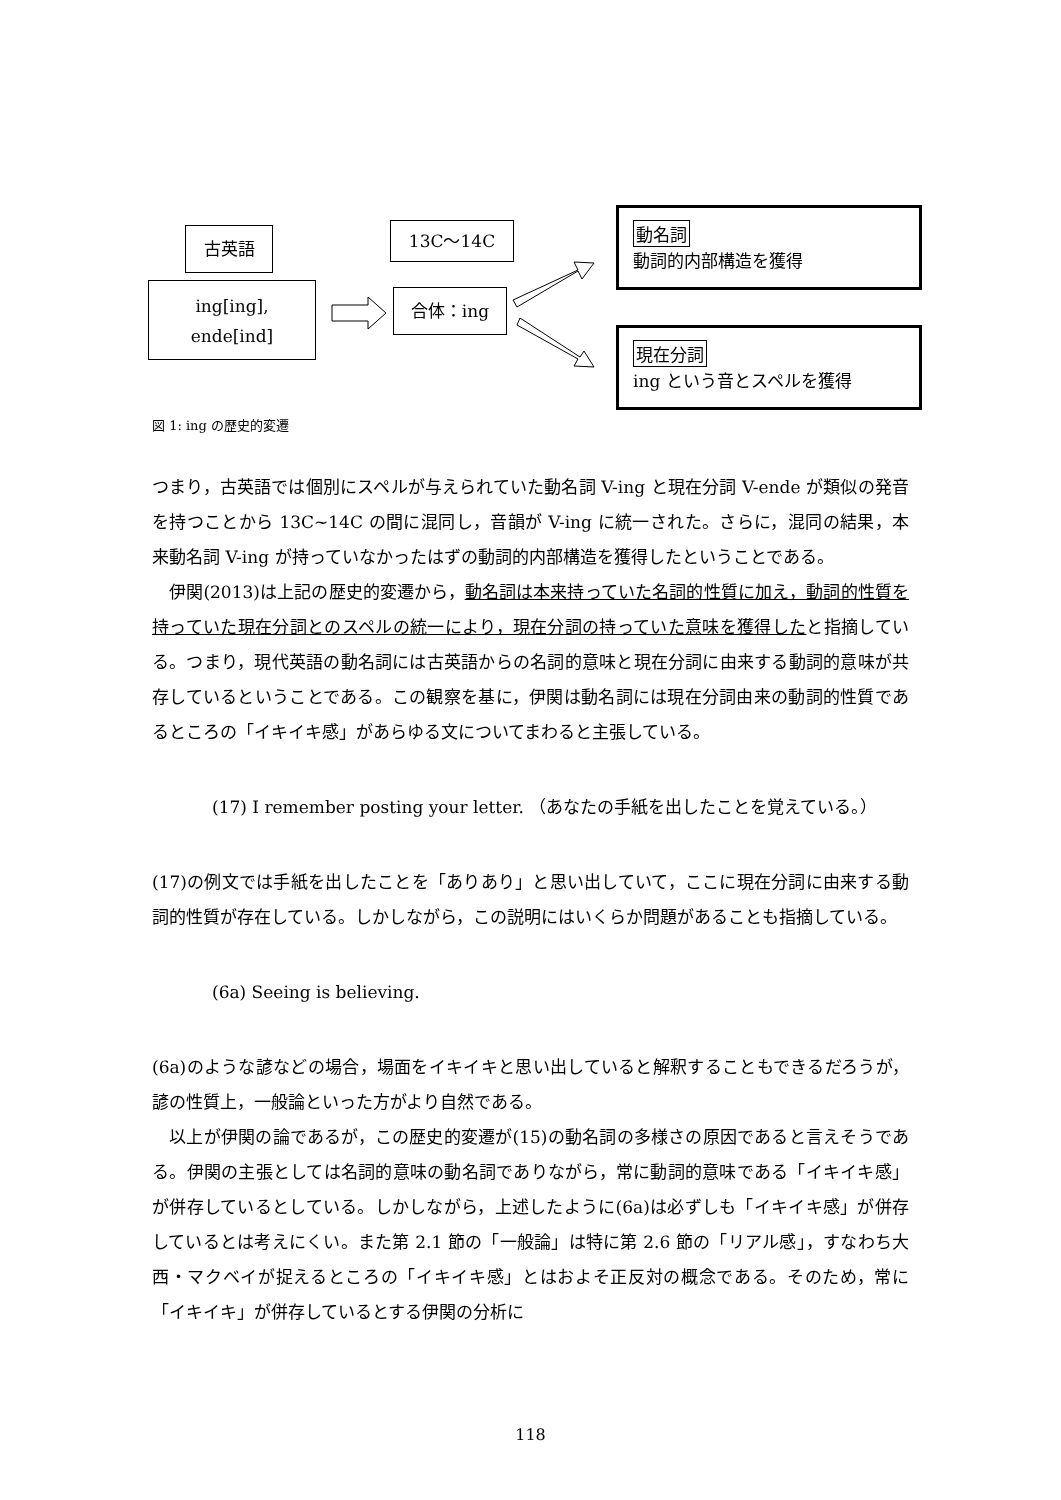古英語
ing[ing],
ende[ind]
13C～14C
合体：ing
動名詞
動詞的内部構造を獲得
現在分詞
ing という音とスペルを獲得
図 1: ing の歴史的変遷
つまり，古英語では個別にスペルが与えられていた動名詞 V-ing と現在分詞 V-ende が類似の発音を持つことから 13C~14C の間に混同し，音韻が V-ing に統一された。さらに，混同の結果，本来動名詞 V-ing が持っていなかったはずの動詞的内部構造を獲得したということである。
　伊関(2013)は上記の歴史的変遷から，動名詞は本来持っていた名詞的性質に加え，動詞的性質を持っていた現在分詞とのスペルの統一により，現在分詞の持っていた意味を獲得したと指摘している。つまり，現代英語の動名詞には古英語からの名詞的意味と現在分詞に由来する動詞的意味が共存しているということである。この観察を基に，伊関は動名詞には現在分詞由来の動詞的性質であるところの「イキイキ感」があらゆる文についてまわると主張している。
(17) I remember posting your letter. （あなたの手紙を出したことを覚えている。）
(17)の例文では手紙を出したことを「ありあり」と思い出していて，ここに現在分詞に由来する動詞的性質が存在している。しかしながら，この説明にはいくらか問題があることも指摘している。
(6a) Seeing is believing.
(6a)のような諺などの場合，場面をイキイキと思い出していると解釈することもできるだろうが，諺の性質上，一般論といった方がより自然である。
　以上が伊関の論であるが，この歴史的変遷が(15)の動名詞の多様さの原因であると言えそうである。伊関の主張としては名詞的意味の動名詞でありながら，常に動詞的意味である「イキイキ感」が併存しているとしている。しかしながら，上述したように(6a)は必ずしも「イキイキ感」が併存しているとは考えにくい。また第 2.1 節の「一般論」は特に第 2.6 節の「リアル感」，すなわち大西・マクベイが捉えるところの「イキイキ感」とはおよそ正反対の概念である。そのため，常に「イキイキ」が併存しているとする伊関の分析に
118